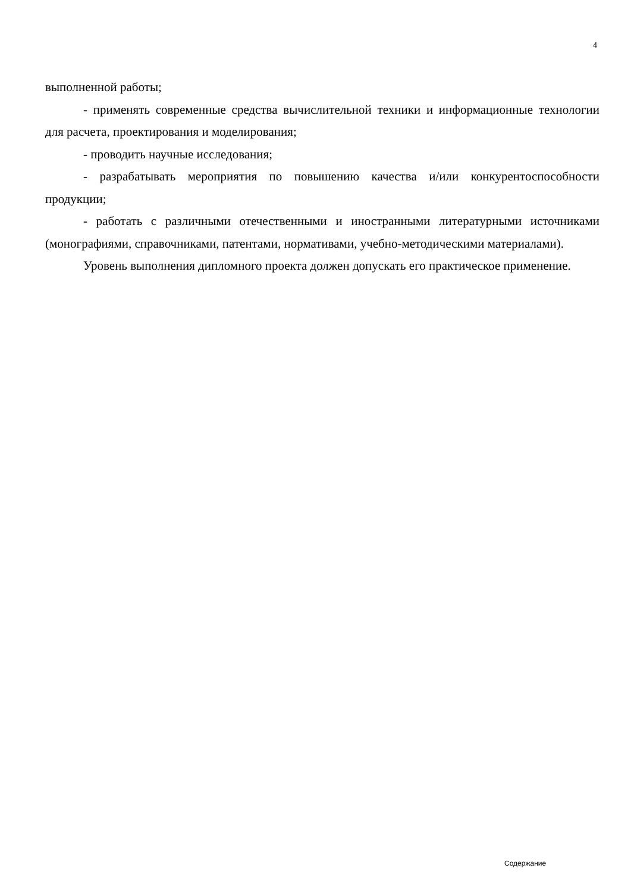4
выполненной работы;
- применять современные средства вычислительной техники и информационные технологии для расчета, проектирования и моделирования;
- проводить научные исследования;
- разрабатывать мероприятия по повышению качества и/или конкурентоспособности продукции;
- работать с различными отечественными и иностранными литературными источниками (монографиями, справочниками, патентами, нормативами, учебно-методическими материалами).
Уровень выполнения дипломного проекта должен допускать его практическое применение.
Содержание